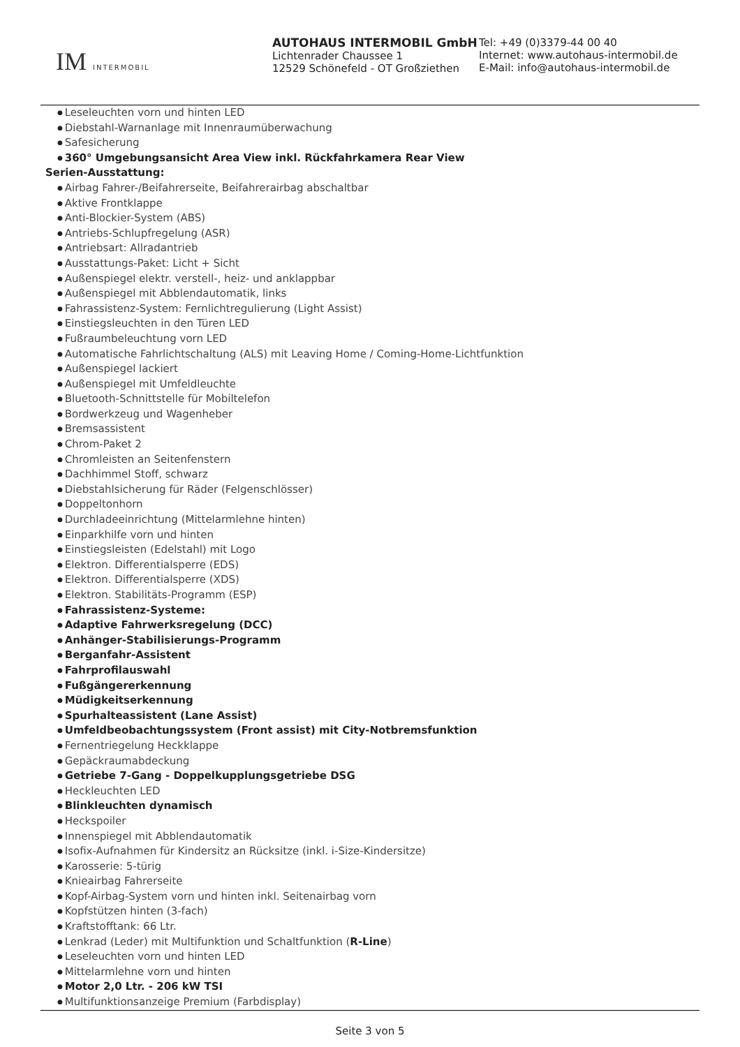IM INTERMOBIL
AUTOHAUS INTERMOBIL GmbH
Lichtenrader Chaussee 1
12529 Schönefeld - OT Großziethen
Tel: +49 (0)3379-44 00 40
Internet: www.autohaus-intermobil.de
E-Mail: info@autohaus-intermobil.de
Leseleuchten vorn und hinten LED
Diebstahl-Warnanlage mit Innenraumüberwachung
Safesicherung
360° Umgebungsansicht Area View inkl. Rückfahrkamera Rear View
Serien-Ausstattung:
Airbag Fahrer-/Beifahrerseite, Beifahrerairbag abschaltbar
Aktive Frontklappe
Anti-Blockier-System (ABS)
Antriebs-Schlupfregelung (ASR)
Antriebsart: Allradantrieb
Ausstattungs-Paket: Licht + Sicht
Außenspiegel elektr. verstell-, heiz- und anklappbar
Außenspiegel mit Abblendautomatik, links
Fahrassistenz-System: Fernlichtregulierung (Light Assist)
Einstiegsleuchten in den Türen LED
Fußraumbeleuchtung vorn LED
Automatische Fahrlichtschaltung (ALS) mit Leaving Home / Coming-Home-Lichtfunktion
Außenspiegel lackiert
Außenspiegel mit Umfeldleuchte
Bluetooth-Schnittstelle für Mobiltelefon
Bordwerkzeug und Wagenheber
Bremsassistent
Chrom-Paket 2
Chromleisten an Seitenfenstern
Dachhimmel Stoff, schwarz
Diebstahlsicherung für Räder (Felgenschlösser)
Doppeltonhorn
Durchladeeinrichtung (Mittelarmlehne hinten)
Einparkhilfe vorn und hinten
Einstiegsleisten (Edelstahl) mit Logo
Elektron. Differentialsperre (EDS)
Elektron. Differentialsperre (XDS)
Elektron. Stabilitäts-Programm (ESP)
Fahrassistenz-Systeme:
Adaptive Fahrwerksregelung (DCC)
Anhänger-Stabilisierungs-Programm
Berganfahr-Assistent
Fahrprofilauswahl
Fußgängererkennung
Müdigkeitserkennung
Spurhalteassistent (Lane Assist)
Umfeldbeobachtungssystem (Front assist) mit City-Notbremsfunktion
Fernentriegelung Heckklappe
Gepäckraumabdeckung
Getriebe 7-Gang - Doppelkupplungsgetriebe DSG
Heckleuchten LED
Blinkleuchten dynamisch
Heckspoiler
Innenspiegel mit Abblendautomatik
Isofix-Aufnahmen für Kindersitz an Rücksitze (inkl. i-Size-Kindersitze)
Karosserie: 5-türig
Knieairbag Fahrerseite
Kopf-Airbag-System vorn und hinten inkl. Seitenairbag vorn
Kopfstützen hinten (3-fach)
Kraftstofftank: 66 Ltr.
Lenkrad (Leder) mit Multifunktion und Schaltfunktion (R-Line)
Leseleuchten vorn und hinten LED
Mittelarmlehne vorn und hinten
Motor 2,0 Ltr. - 206 kW TSI
Multifunktionsanzeige Premium (Farbdisplay)
Seite 3 von 5